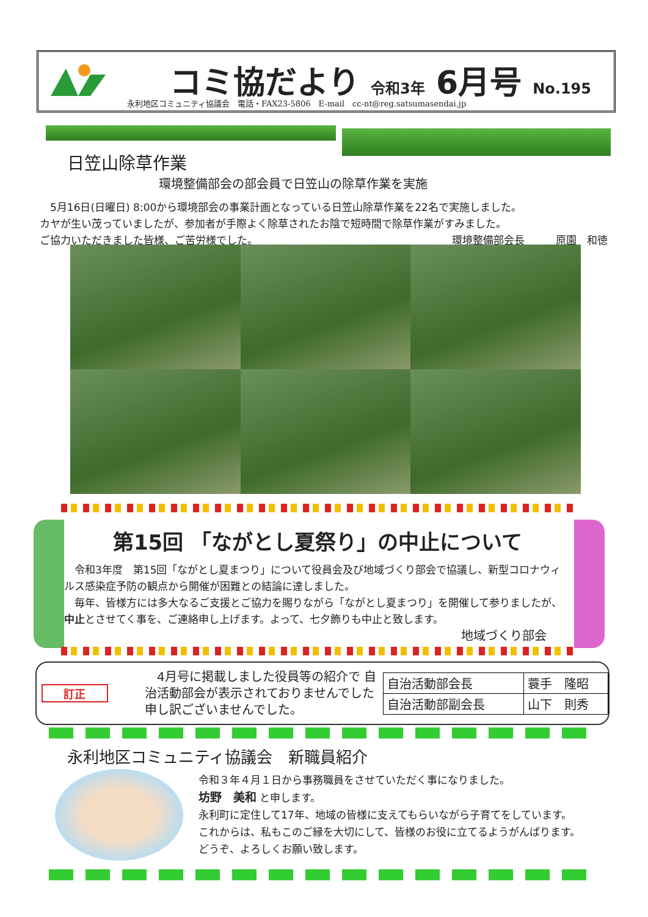コミ協だより 令和3年 6月号 No.195
永利地区コミュニティ協議会　電話・FAX23-5806　E-mail　cc-nt@reg.satsumasendai.jp
日笠山除草作業
環境整備部会の部会員で日笠山の除草作業を実施
　5月16日(日曜日) 8:00から環境部会の事業計画となっている日笠山除草作業を22名で実施しました。
カヤが生い茂っていましたが、参加者が手際よく除草されたお陰で短時間で除草作業がすみました。
ご協力いただきました皆様、ご苦労様でした。 環境整備部会長　　　原園　和徳
第15回 「ながとし夏祭り」の中止について
　令和3年度　第15回「ながとし夏まつり」について役員会及び地域づくり部会で協議し、新型コロナウィルス感染症予防の観点から開催が困難との結論に達しました。
　毎年、皆様方には多大なるご支援とご協力を賜りながら「ながとし夏まつり」を開催して参りましたが、中止とさせてく事を、ご連絡申し上げます。よって、七夕飾りも中止と致します。
地域づくり部会
訂正
　4月号に掲載しました役員等の紹介で 自治活動部会が表示されておりませんでした 申し訳ございませんでした。
| 自治活動部会長 | 蓑手 隆昭 |
| 自治活動部副会長 | 山下 則秀 |
永利地区コミュニティ協議会　新職員紹介
令和３年４月１日から事務職員をさせていただく事になりました。
坊野　美和 と申します。
永利町に定住して17年、地域の皆様に支えてもらいながら子育てをしています。
これからは、私もこのご縁を大切にして、皆様のお役に立てるようがんばります。
どうぞ、よろしくお願い致します。